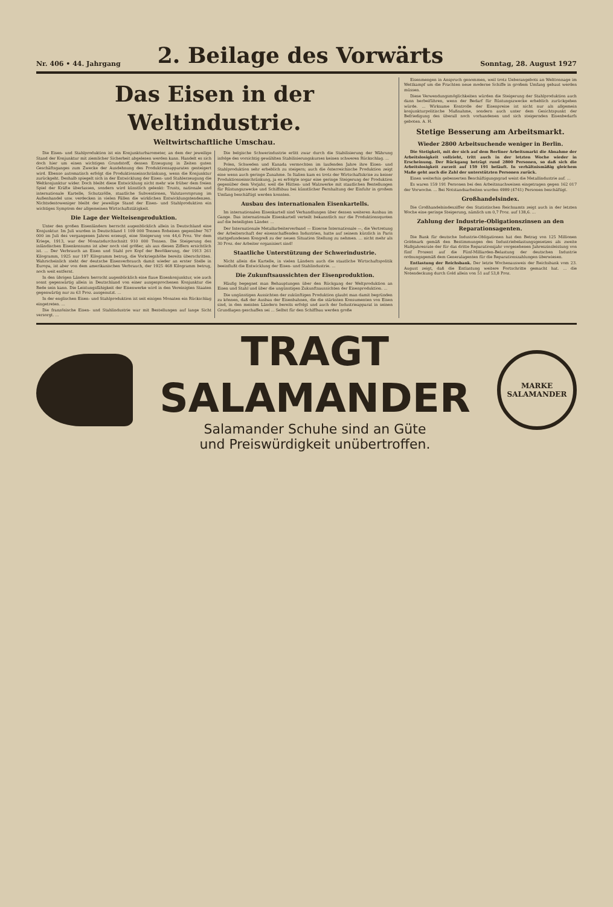Nr. 406 • 44. Jahrgang 2. Beilage des Vorwärts Sonntag, 28. August 1927
Das Eisen in der Weltindustrie.
Weltwirtschaftliche Umschau.
Die Eisen- und Stahlproduktion ist ein Konjunkturbarometer, an dem der jeweilige Stand der Konjunktur mit ziemlicher Sicherheit abgelesen werden kann. Handelt es sich doch hier um einen wichtigen Grundstoff, dessen Erzeugung in Zeiten guten Geschäftsganges zum Zwecke der Ausdehnung des Produktionsapparates gesteigert wird. Ebenso automatisch erfolgt die Produktionseinschränkung, wenn die Konjunktur zurückgeht. Deshalb spiegelt sich in der Entwicklung der Eisen- und Stahlerzeugung die Weltkonjunktur wider. Doch bleibt diese Entwicklung nicht mehr wie früher dem freien Spiel der Kräfte überlassen, sondern wird künstlich gelenkt: Trusts, nationale und internationale Kartelle, Schutzzölle, staatliche Subventionen, Valutavorsprung im Außenhandel usw. verdecken in vielen Fällen die wirklichen Entwicklungstendenzen. Nichtsdestoweniger bleibt der jeweilige Stand der Eisen- und Stahlproduktion ein wichtiges Symptom der allgemeinen Wirtschaftstätigkeit.
Die Lage der Welteisenproduktion.
Unter den großen Eisenländern herrscht augenblicklich allein in Deutschland eine Konjunktur. Im Juli wurden in Deutschland 1 109 000 Tonnen Roheisen gegenüber 767 000 im Juli des vergangenen Jahres erzeugt, eine Steigerung von 44,6 Proz. Vor dem Kriege, 1913, war der Monatsdurchschnitt 910 000 Tonnen. Die Steigerung des inländischen Eisenkonsums ist aber noch viel größer, als aus diesen Ziffern ersichtlich ist. ... Der Verbrauch an Eisen und Stahl pro Kopf der Bevölkerung, der 1913 261 Kilogramm, 1925 nur 197 Kilogramm betrug, die Vorkriegshöhe bereits überschritten. Wahrscheinlich steht der deutsche Eisenverbrauch damit wieder an erster Stelle in Europa, ist aber von dem amerikanischen Verbrauch, der 1925 468 Kilogramm betrug, noch weit entfernt.
In den übrigen Ländern herrscht augenblicklich eine flaue Eisenkonjunktur, wie auch sonst gegenwärtig allein in Deutschland von einer ausgesprochenen Konjunktur die Rede sein kann. Die Leistungsfähigkeit der Eisenwerke wird in den Vereinigten Staaten gegenwärtig nur zu 63 Proz. ausgenutzt. ...
In der englischen Eisen- und Stahlproduktion ist seit einigen Monaten ein Rückschlag eingetreten. ...
Die französische Eisen- und Stahlindustrie war mit Bestellungen auf lange Sicht versorgt. ...
Die belgische Schwerindustrie erlitt zwar durch die Stabilisierung der Währung infolge des vorsichtig gewählten Stabilisierungskurses keinen schweren Rückschlag. ...
Polen, Schweden und Kanada vermochten im laufenden Jahre ihre Eisen- und Stahlproduktion sehr erheblich zu steigern; auch die österreichische Produktion zeigt eine wenn auch geringe Zunahme. In Italien kam es trotz der Wirtschaftskrise zu keiner Produktionseinschränkung, ja es erfolgte sogar eine geringe Steigerung der Produktion gegenüber dem Vorjahr, weil die Hütten- und Walzwerke mit staatlichen Bestellungen für Rüstungszwecke und Schiffsbau bei künstlicher Fernhaltung der Einfuhr in großem Umfang beschäftigt werden konnten.
Ausbau des internationalen Eisenkartells.
Im internationalen Eisenkartell sind Verhandlungen über dessen weiteren Ausbau im Gange. Das internationale Eisenkartell verteilt bekanntlich nur die Produktionsquoten auf die beteiligten Länder. ...
Der Internationale Metallarbeiterverband — Eiserne Internationale —, die Vertretung der Arbeiterschaft der eisenschaffenden Industrien, hatte auf seinem kürzlich in Paris stattgefundenen Kongreß zu der neuen Situation Stellung zu nehmen. ... nicht mehr als 30 Proz. der Arbeiter organisiert sind!
Staatliche Unterstützung der Schwerindustrie.
Nicht allein die Kartelle, in vielen Ländern auch die staatliche Wirtschaftspolitik beeinflußt die Entwicklung der Eisen- und Stahlindustrie. ...
Die Zukunftsaussichten der Eisenproduktion.
Häufig begegnet man Behauptungen über den Rückgang der Weltproduktion an Eisen und Stahl und über die ungünstigen Zukunftsaussichten der Eisenproduktion. ...
Die ungünstigen Aussichten der zukünftigen Produktion glaubt man damit begründen zu können, daß der Ausbau der Eisenbahnen, die die stärksten Konsumenten von Eisen sind, in den meisten Ländern bereits erfolgt und auch der Industrieapparat in seinen Grundlagen geschaffen sei ... Selbst für den Schiffbau werden große
Eisenmengen in Anspruch genommen, weil trotz Ueberangebots an Welttonnage im Wettkampf um die Frachten neue moderne Schiffe in großem Umfang gebaut werden müssen.
Diese Verwendungsmöglichkeiten würden die Steigerung der Stahlproduktion auch dann herbeiführen, wenn der Bedarf für Rüstungszwecke erheblich zurückgehen würde. ... Wirksame Kontrolle der Eisenpreise ist nicht nur als allgemein konjunkturpolitische Maßnahme, sondern auch unter dem Gesichtspunkt der Befriedigung des überall noch vorhandenen und sich steigernden Eisenbedarfs geboten. A. H.
Stetige Besserung am Arbeitsmarkt.
Wieder 2800 Arbeitsuchende weniger in Berlin.
Die Stetigkeit, mit der sich auf dem Berliner Arbeitsmarkt die Abnahme der Arbeitslosigkeit vollzieht, tritt auch in der letzten Woche wieder in Erscheinung. Der Rückgang beträgt rund 2800 Personen, so daß sich die Arbeitslosigkeit zurzeit auf 159 191 beläuft. In verhältnismäßig gleichem Maße geht auch die Zahl der unterstützten Personen zurück.
Einen weiterhin gebesserten Beschäftigungsgrad weist die Metallindustrie auf. ...
Es waren 159 191 Personen bei den Arbeitsnachweisen eingetragen gegen 162 017 der Vorwoche. ... Bei Notstandsarbeiten wurden 4989 (4741) Personen beschäftigt.
Großhandelsindex.
Die Großhandelsindexziffer des Statistischen Reichsamts zeigt auch in der letzten Woche eine geringe Steigerung, nämlich um 0,7 Proz. auf 138,6. ...
Zahlung der Industrie-Obligationszinsen an den Reparationsagenten.
Die Bank für deutsche Industrie-Obligationen hat den Betrag von 125 Millionen Goldmark gemäß den Bestimmungen des Industriebelastungsgesetzes als zweite Halbjahresrate der für das dritte Reparationsjahr vorgesehenen Jahreszinsleistung von fünf Prozent auf die Fünf-Milliarden-Belastung der deutschen Industrie ordnungsgemäß dem Generalagenten für die Reparationszahlungen überwiesen.
Entlastung der Reichsbank. Der letzte Wochenausweis der Reichsbank vom 23. August zeigt, daß die Entlastung weitere Fortschritte gemacht hat. ... die Notendeckung durch Gold allein von 51 auf 53,8 Proz.
TRAGT SALAMANDER
Salamander Schuhe sind an Güte
und Preiswürdigkeit unübertroffen.
MARKE
SALAMANDER